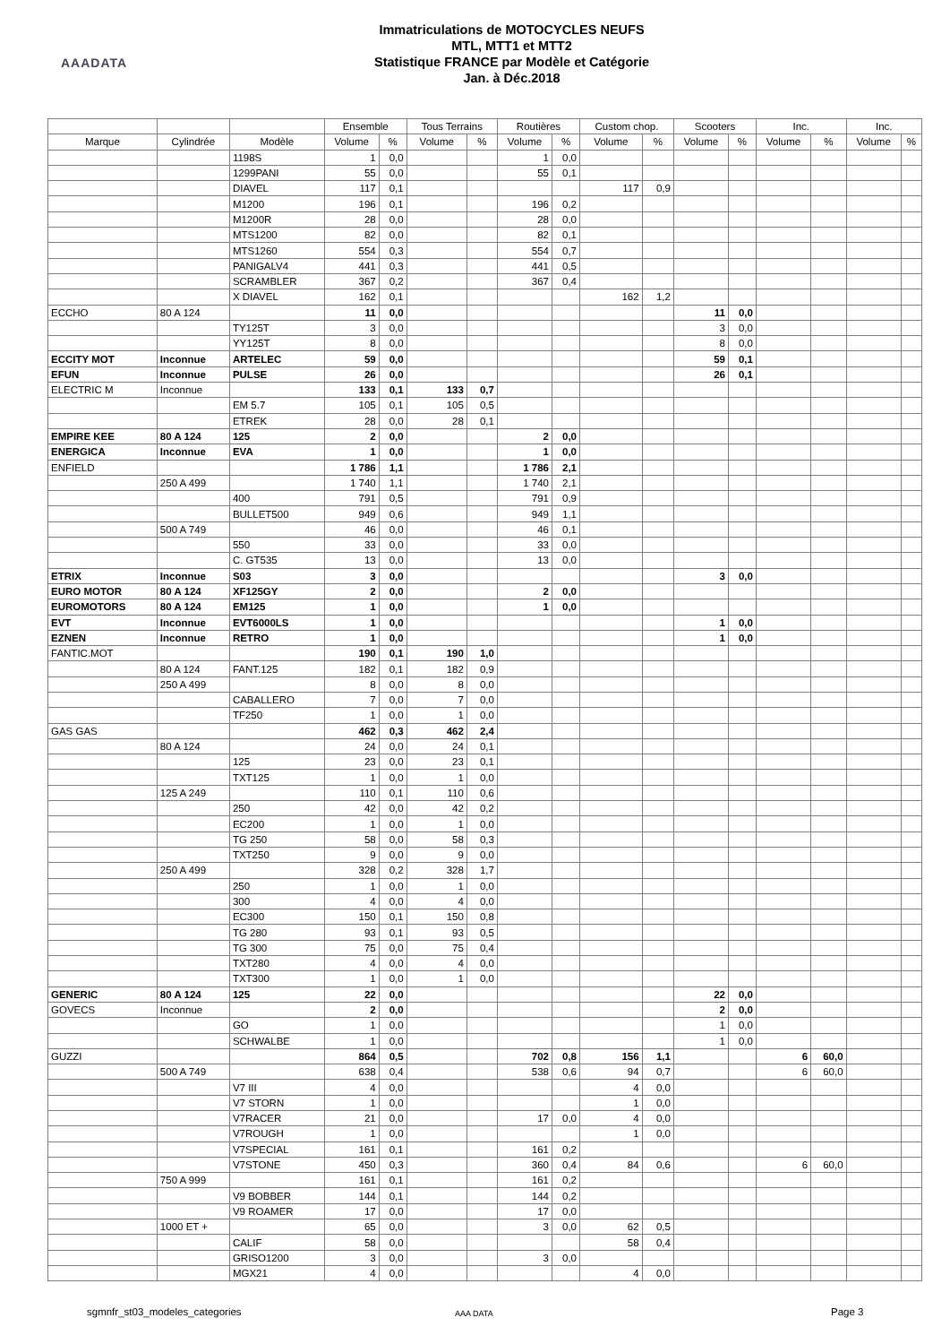AAADATA
Immatriculations de MOTOCYCLES NEUFS
MTL, MTT1 et MTT2
Statistique FRANCE par Modèle et Catégorie
Jan. à Déc.2018
| | | | Ensemble | | Tous Terrains | | Routières | | Custom chop. | | Scooters | | Inc. | | Inc. | |
| --- | --- | --- | --- | --- | --- | --- | --- | --- | --- | --- | --- | --- | --- | --- | --- | --- |
| Marque | Cylindrée | Modèle | Volume | % | Volume | % | Volume | % | Volume | % | Volume | % | Volume | % | Volume | % |
| | | 1198S | 1 | 0,0 | | | 1 | 0,0 | | | | | | | | |
| | | 1299PANI | 55 | 0,0 | | | 55 | 0,1 | | | | | | | | |
| | | DIAVEL | 117 | 0,1 | | | | | 117 | 0,9 | | | | | | |
| | | M1200 | 196 | 0,1 | | | 196 | 0,2 | | | | | | | | |
| | | M1200R | 28 | 0,0 | | | 28 | 0,0 | | | | | | | | |
| | | MTS1200 | 82 | 0,0 | | | 82 | 0,1 | | | | | | | | |
| | | MTS1260 | 554 | 0,3 | | | 554 | 0,7 | | | | | | | | |
| | | PANIGALV4 | 441 | 0,3 | | | 441 | 0,5 | | | | | | | | |
| | | SCRAMBLER | 367 | 0,2 | | | 367 | 0,4 | | | | | | | | |
| | | X DIAVEL | 162 | 0,1 | | | | | 162 | 1,2 | | | | | | |
| ECCHO | 80 A 124 | | 11 | 0,0 | | | | | | | 11 | 0,0 | | | | |
| | | TY125T | 3 | 0,0 | | | | | | | 3 | 0,0 | | | | |
| | | YY125T | 8 | 0,0 | | | | | | | 8 | 0,0 | | | | |
| ECCITY MOT | Inconnue | ARTELEC | 59 | 0,0 | | | | | | | 59 | 0,1 | | | | |
| EFUN | Inconnue | PULSE | 26 | 0,0 | | | | | | | 26 | 0,1 | | | | |
| ELECTRIC M | Inconnue | | 133 | 0,1 | 133 | 0,7 | | | | | | | | | | |
| | | EM 5.7 | 105 | 0,1 | 105 | 0,5 | | | | | | | | | | |
| | | ETREK | 28 | 0,0 | 28 | 0,1 | | | | | | | | | | |
| EMPIRE KEE | 80 A 124 | 125 | 2 | 0,0 | | | 2 | 0,0 | | | | | | | | |
| ENERGICA | Inconnue | EVA | 1 | 0,0 | | | 1 | 0,0 | | | | | | | | |
| ENFIELD | | | 1 786 | 1,1 | | | 1 786 | 2,1 | | | | | | | | |
| | 250 A 499 | | 1 740 | 1,1 | | | 1 740 | 2,1 | | | | | | | | |
| | | 400 | 791 | 0,5 | | | 791 | 0,9 | | | | | | | | |
| | | BULLET500 | 949 | 0,6 | | | 949 | 1,1 | | | | | | | | |
| | 500 A 749 | | 46 | 0,0 | | | 46 | 0,1 | | | | | | | | |
| | | 550 | 33 | 0,0 | | | 33 | 0,0 | | | | | | | | |
| | | C. GT535 | 13 | 0,0 | | | 13 | 0,0 | | | | | | | | |
| ETRIX | Inconnue | S03 | 3 | 0,0 | | | | | | | 3 | 0,0 | | | | |
| EURO MOTOR | 80 A 124 | XF125GY | 2 | 0,0 | | | 2 | 0,0 | | | | | | | | |
| EUROMOTORS | 80 A 124 | EM125 | 1 | 0,0 | | | 1 | 0,0 | | | | | | | | |
| EVT | Inconnue | EVT6000LS | 1 | 0,0 | | | | | | | 1 | 0,0 | | | | |
| EZNEN | Inconnue | RETRO | 1 | 0,0 | | | | | | | 1 | 0,0 | | | | |
| FANTIC.MOT | | | 190 | 0,1 | 190 | 1,0 | | | | | | | | | | |
| | 80 A 124 | FANT.125 | 182 | 0,1 | 182 | 0,9 | | | | | | | | | | |
| | 250 A 499 | | 8 | 0,0 | 8 | 0,0 | | | | | | | | | | |
| | | CABALLERO | 7 | 0,0 | 7 | 0,0 | | | | | | | | | | |
| | | TF250 | 1 | 0,0 | 1 | 0,0 | | | | | | | | | | |
| GAS GAS | | | 462 | 0,3 | 462 | 2,4 | | | | | | | | | | |
| | 80 A 124 | | 24 | 0,0 | 24 | 0,1 | | | | | | | | | | |
| | | 125 | 23 | 0,0 | 23 | 0,1 | | | | | | | | | | |
| | | TXT125 | 1 | 0,0 | 1 | 0,0 | | | | | | | | | | |
| | 125 A 249 | | 110 | 0,1 | 110 | 0,6 | | | | | | | | | | |
| | | 250 | 42 | 0,0 | 42 | 0,2 | | | | | | | | | | |
| | | EC200 | 1 | 0,0 | 1 | 0,0 | | | | | | | | | | |
| | | TG 250 | 58 | 0,0 | 58 | 0,3 | | | | | | | | | | |
| | | TXT250 | 9 | 0,0 | 9 | 0,0 | | | | | | | | | | |
| | 250 A 499 | | 328 | 0,2 | 328 | 1,7 | | | | | | | | | | |
| | | 250 | 1 | 0,0 | 1 | 0,0 | | | | | | | | | | |
| | | 300 | 4 | 0,0 | 4 | 0,0 | | | | | | | | | | |
| | | EC300 | 150 | 0,1 | 150 | 0,8 | | | | | | | | | | |
| | | TG 280 | 93 | 0,1 | 93 | 0,5 | | | | | | | | | | |
| | | TG 300 | 75 | 0,0 | 75 | 0,4 | | | | | | | | | | |
| | | TXT280 | 4 | 0,0 | 4 | 0,0 | | | | | | | | | | |
| | | TXT300 | 1 | 0,0 | 1 | 0,0 | | | | | | | | | | |
| GENERIC | 80 A 124 | 125 | 22 | 0,0 | | | | | | | 22 | 0,0 | | | | |
| GOVECS | Inconnue | | 2 | 0,0 | | | | | | | 2 | 0,0 | | | | |
| | | GO | 1 | 0,0 | | | | | | | 1 | 0,0 | | | | |
| | | SCHWALBE | 1 | 0,0 | | | | | | | 1 | 0,0 | | | | |
| GUZZI | | | 864 | 0,5 | | | 702 | 0,8 | 156 | 1,1 | | | 6 | 60,0 | | |
| | 500 A 749 | | 638 | 0,4 | | | 538 | 0,6 | 94 | 0,7 | | | 6 | 60,0 | | |
| | | V7 III | 4 | 0,0 | | | | | 4 | 0,0 | | | | | | |
| | | V7 STORN | 1 | 0,0 | | | | | 1 | 0,0 | | | | | | |
| | | V7RACER | 21 | 0,0 | | | 17 | 0,0 | 4 | 0,0 | | | | | | |
| | | V7ROUGH | 1 | 0,0 | | | | | 1 | 0,0 | | | | | | |
| | | V7SPECIAL | 161 | 0,1 | | | 161 | 0,2 | | | | | | | | |
| | | V7STONE | 450 | 0,3 | | | 360 | 0,4 | 84 | 0,6 | | | 6 | 60,0 | | |
| | 750 A 999 | | 161 | 0,1 | | | 161 | 0,2 | | | | | | | | |
| | | V9 BOBBER | 144 | 0,1 | | | 144 | 0,2 | | | | | | | | |
| | | V9 ROAMER | 17 | 0,0 | | | 17 | 0,0 | | | | | | | | |
| | 1000 ET + | | 65 | 0,0 | | | 3 | 0,0 | 62 | 0,5 | | | | | | |
| | | CALIF | 58 | 0,0 | | | | | 58 | 0,4 | | | | | | |
| | | GRISO1200 | 3 | 0,0 | | | 3 | 0,0 | | | | | | | | |
| | | MGX21 | 4 | 0,0 | | | | | 4 | 0,0 | | | | | | |
sgmnfr_st03_modeles_categories AAA DATA Page 3